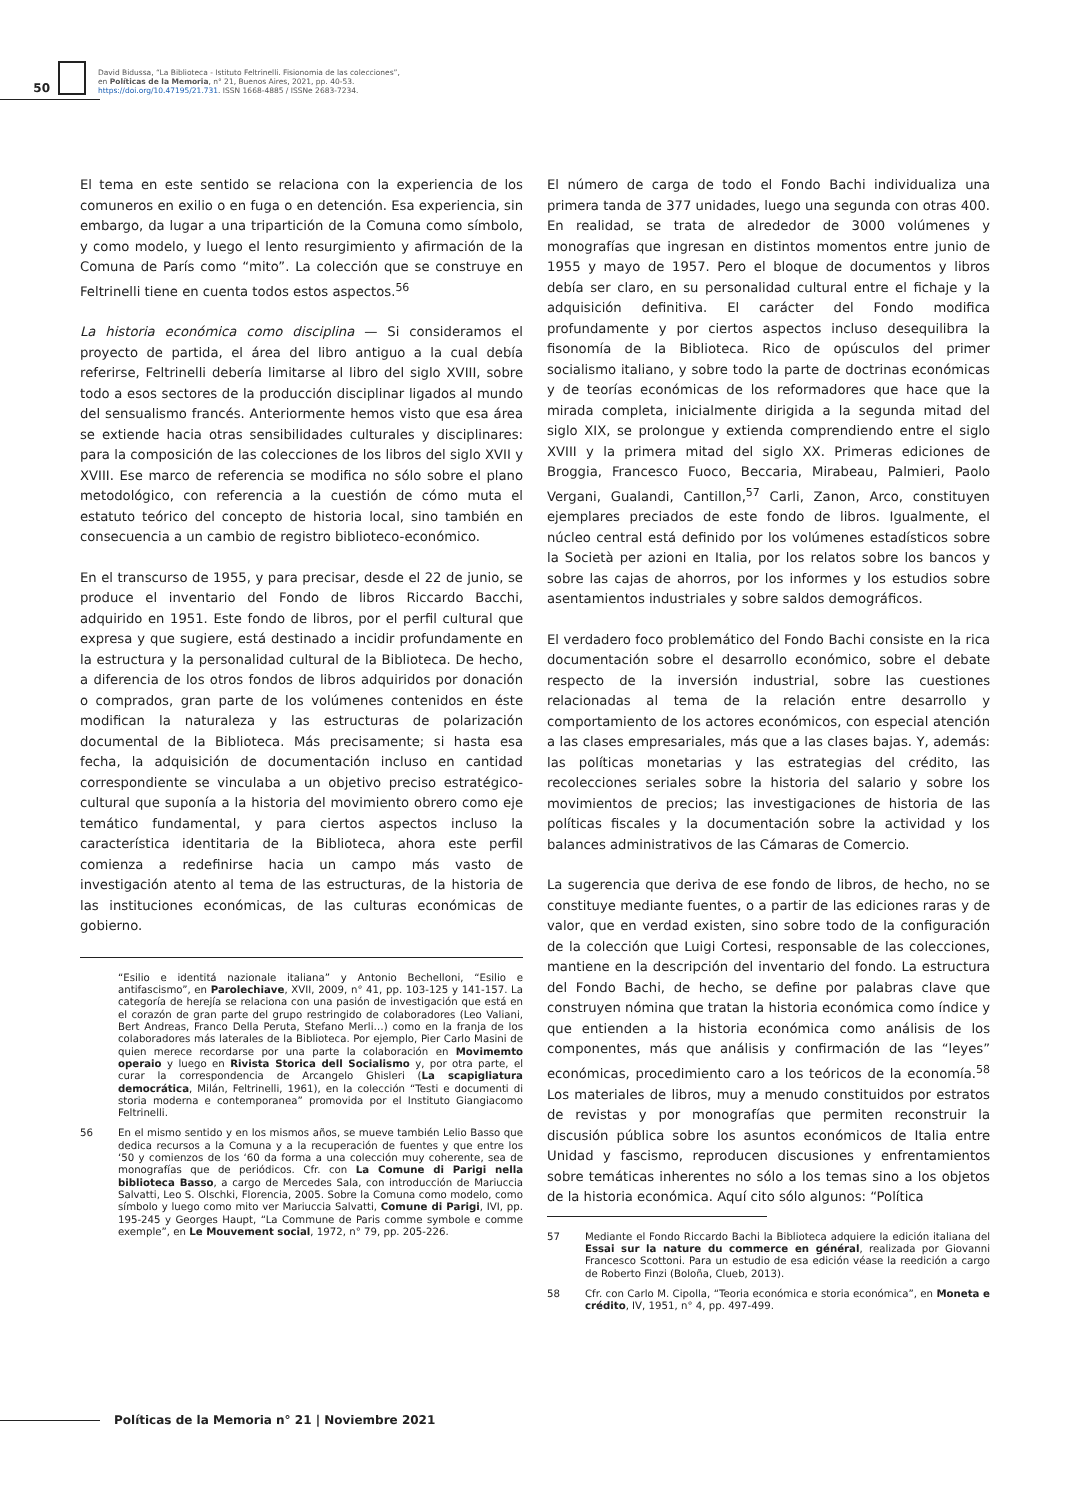50
David Bidussa, “La Biblioteca - Istituto Feltrinelli. Fisionomia de las colecciones”,
en Políticas de la Memoria, n° 21, Buenos Aires, 2021, pp. 40-53.
https://doi.org/10.47195/21.731. ISSN 1668-4885 / ISSNe 2683-7234.
El tema en este sentido se relaciona con la experiencia de los comuneros en exilio o en fuga o en detención. Esa experiencia, sin embargo, da lugar a una tripartición de la Comuna como símbolo, y como modelo, y luego el lento resurgimiento y afirmación de la Comuna de París como “mito”. La colección que se construye en Feltrinelli tiene en cuenta todos estos aspectos.<sup>56</sup>
La historia económica como disciplina — Si consideramos el proyecto de partida, el área del libro antiguo a la cual debía referirse, Feltrinelli debería limitarse al libro del siglo XVIII, sobre todo a esos sectores de la producción disciplinar ligados al mundo del sensualismo francés. Anteriormente hemos visto que esa área se extiende hacia otras sensibilidades culturales y disciplinares: para la composición de las colecciones de los libros del siglo XVII y XVIII. Ese marco de referencia se modifica no sólo sobre el plano metodológico, con referencia a la cuestión de cómo muta el estatuto teórico del concepto de historia local, sino también en consecuencia a un cambio de registro biblioteco-económico.
En el transcurso de 1955, y para precisar, desde el 22 de junio, se produce el inventario del Fondo de libros Riccardo Bacchi, adquirido en 1951. Este fondo de libros, por el perfil cultural que expresa y que sugiere, está destinado a incidir profundamente en la estructura y la personalidad cultural de la Biblioteca. De hecho, a diferencia de los otros fondos de libros adquiridos por donación o comprados, gran parte de los volúmenes contenidos en éste modifican la naturaleza y las estructuras de polarización documental de la Biblioteca. Más precisamente; si hasta esa fecha, la adquisición de documentación incluso en cantidad correspondiente se vinculaba a un objetivo preciso estratégico-cultural que suponía a la historia del movimiento obrero como eje temático fundamental, y para ciertos aspectos incluso la característica identitaria de la Biblioteca, ahora este perfil comienza a redefinirse hacia un campo más vasto de investigación atento al tema de las estructuras, de la historia de las instituciones económicas, de las culturas económicas de gobierno.
“Esilio e identitá nazionale italiana” y Antonio Bechelloni, “Esilio e antifascismo”, en Parolechiave, XVII, 2009, n° 41, pp. 103-125 y 141-157. La categoría de herejía se relaciona con una pasión de investigación que está en el corazón de gran parte del grupo restringido de colaboradores (Leo Valiani, Bert Andreas, Franco Della Peruta, Stefano Merli…) como en la franja de los colaboradores más laterales de la Biblioteca. Por ejemplo, Pier Carlo Masini de quien merece recordarse por una parte la colaboración en Movimemto operaio y luego en Rivista Storica dell Socialismo y, por otra parte, el curar la correspondencia de Arcangelo Ghisleri (La scapigliatura democrática, Milán, Feltrinelli, 1961), en la colección “Testi e documenti di storia moderna e contemporanea” promovida por el Instituto Giangiacomo Feltrinelli.
56 En el mismo sentido y en los mismos años, se mueve también Lelio Basso que dedica recursos a la Comuna y a la recuperación de fuentes y que entre los ‘50 y comienzos de los ‘60 da forma a una colección muy coherente, sea de monografías que de periódicos. Cfr. con La Comune di Parigi nella biblioteca Basso, a cargo de Mercedes Sala, con introducción de Mariuccia Salvatti, Leo S. Olschki, Florencia, 2005. Sobre la Comuna como modelo, como símbolo y luego como mito ver Mariuccia Salvatti, Comune di Parigi, IVI, pp. 195-245 y Georges Haupt, “La Commune de Paris comme symbole e comme exemple”, en Le Mouvement social, 1972, n° 79, pp. 205-226.
El número de carga de todo el Fondo Bachi individualiza una primera tanda de 377 unidades, luego una segunda con otras 400. En realidad, se trata de alrededor de 3000 volúmenes y monografías que ingresan en distintos momentos entre junio de 1955 y mayo de 1957. Pero el bloque de documentos y libros debía ser claro, en su personalidad cultural entre el fichaje y la adquisición definitiva. El carácter del Fondo modifica profundamente y por ciertos aspectos incluso desequilibra la fisonomía de la Biblioteca. Rico de opúsculos del primer socialismo italiano, y sobre todo la parte de doctrinas económicas y de teorías económicas de los reformadores que hace que la mirada completa, inicialmente dirigida a la segunda mitad del siglo XIX, se prolongue y extienda comprendiendo entre el siglo XVIII y la primera mitad del siglo XX. Primeras ediciones de Broggia, Francesco Fuoco, Beccaria, Mirabeau, Palmieri, Paolo Vergani, Gualandi, Cantillon,<sup>57</sup> Carli, Zanon, Arco, constituyen ejemplares preciados de este fondo de libros. Igualmente, el núcleo central está definido por los volúmenes estadísticos sobre la Società per azioni en Italia, por los relatos sobre los bancos y sobre las cajas de ahorros, por los informes y los estudios sobre asentamientos industriales y sobre saldos demográficos.
El verdadero foco problemático del Fondo Bachi consiste en la rica documentación sobre el desarrollo económico, sobre el debate respecto de la inversión industrial, sobre las cuestiones relacionadas al tema de la relación entre desarrollo y comportamiento de los actores económicos, con especial atención a las clases empresariales, más que a las clases bajas. Y, además: las políticas monetarias y las estrategias del crédito, las recolecciones seriales sobre la historia del salario y sobre los movimientos de precios; las investigaciones de historia de las políticas fiscales y la documentación sobre la actividad y los balances administrativos de las Cámaras de Comercio.
La sugerencia que deriva de ese fondo de libros, de hecho, no se constituye mediante fuentes, o a partir de las ediciones raras y de valor, que en verdad existen, sino sobre todo de la configuración de la colección que Luigi Cortesi, responsable de las colecciones, mantiene en la descripción del inventario del fondo. La estructura del Fondo Bachi, de hecho, se define por palabras clave que construyen nómina que tratan la historia económica como índice y que entienden a la historia económica como análisis de los componentes, más que análisis y confirmación de las “leyes” económicas, procedimiento caro a los teóricos de la economía.<sup>58</sup> Los materiales de libros, muy a menudo constituidos por estratos de revistas y por monografías que permiten reconstruir la discusión pública sobre los asuntos económicos de Italia entre Unidad y fascismo, reproducen discusiones y enfrentamientos sobre temáticas inherentes no sólo a los temas sino a los objetos de la historia económica. Aquí cito sólo algunos: “Política
57 Mediante el Fondo Riccardo Bachi la Biblioteca adquiere la edición italiana del Essai sur la nature du commerce en général, realizada por Giovanni Francesco Scottoni. Para un estudio de esa edición véase la reedición a cargo de Roberto Finzi (Boloña, Clueb, 2013).
58 Cfr. con Carlo M. Cipolla, “Teoria económica e storia económica”, en Moneta e crédito, IV, 1951, n° 4, pp. 497-499.
Políticas de la Memoria n° 21 | Noviembre 2021